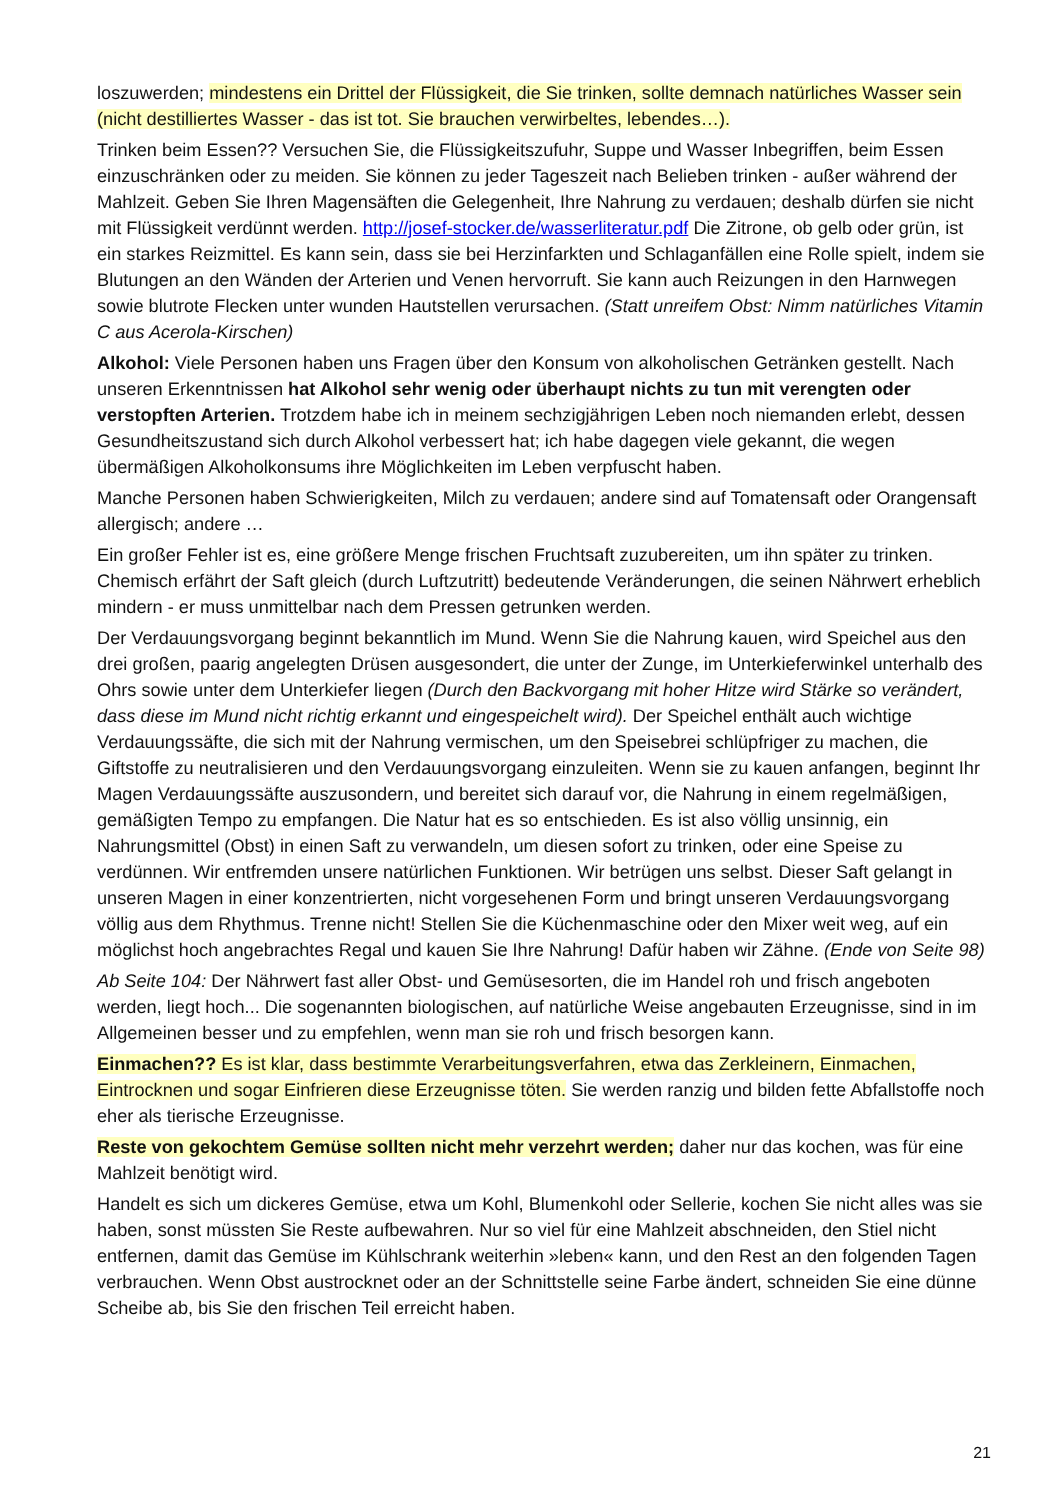loszuwerden; mindestens ein Drittel der Flüssigkeit, die Sie trinken, sollte demnach natürliches Wasser sein (nicht destilliertes Wasser - das ist tot. Sie brauchen verwirbeltes, lebendes…).
Trinken beim Essen?? Versuchen Sie, die Flüssigkeitszufuhr, Suppe und Wasser Inbegriffen, beim Essen einzuschränken oder zu meiden. Sie können zu jeder Tageszeit nach Belieben trinken - außer während der Mahlzeit. Geben Sie Ihren Magensäften die Gelegenheit, Ihre Nahrung zu verdauen; deshalb dürfen sie nicht mit Flüssigkeit verdünnt werden. http://josef-stocker.de/wasserliteratur.pdf Die Zitrone, ob gelb oder grün, ist ein starkes Reizmittel. Es kann sein, dass sie bei Herzinfarkten und Schlaganfällen eine Rolle spielt, indem sie Blutungen an den Wänden der Arterien und Venen hervorruft. Sie kann auch Reizungen in den Harnwegen sowie blutrote Flecken unter wunden Hautstellen verursachen. (Statt unreifem Obst: Nimm natürliches Vitamin C aus Acerola-Kirschen)
Alkohol: Viele Personen haben uns Fragen über den Konsum von alkoholischen Getränken gestellt. Nach unseren Erkenntnissen hat Alkohol sehr wenig oder überhaupt nichts zu tun mit verengten oder verstopften Arterien. Trotzdem habe ich in meinem sechzigjährigen Leben noch niemanden erlebt, dessen Gesundheitszustand sich durch Alkohol verbessert hat; ich habe dagegen viele gekannt, die wegen übermäßigen Alkoholkonsums ihre Möglichkeiten im Leben verpfuscht haben.
Manche Personen haben Schwierigkeiten, Milch zu verdauen; andere sind auf Tomatensaft oder Orangensaft allergisch; andere …
Ein großer Fehler ist es, eine größere Menge frischen Fruchtsaft zuzubereiten, um ihn später zu trinken. Chemisch erfährt der Saft gleich (durch Luftzutritt) bedeutende Veränderungen, die seinen Nährwert erheblich mindern - er muss unmittelbar nach dem Pressen getrunken werden.
Der Verdauungsvorgang beginnt bekanntlich im Mund. Wenn Sie die Nahrung kauen, wird Speichel aus den drei großen, paarig angelegten Drüsen ausgesondert, die unter der Zunge, im Unterkieferwinkel unterhalb des Ohrs sowie unter dem Unterkiefer liegen (Durch den Backvorgang mit hoher Hitze wird Stärke so verändert, dass diese im Mund nicht richtig erkannt und eingespeichelt wird). Der Speichel enthält auch wichtige Verdauungssäfte, die sich mit der Nahrung vermischen, um den Speisebrei schlüpfriger zu machen, die Giftstoffe zu neutralisieren und den Verdauungsvorgang einzuleiten. Wenn sie zu kauen anfangen, beginnt Ihr Magen Verdauungssäfte auszusondern, und bereitet sich darauf vor, die Nahrung in einem regelmäßigen, gemäßigten Tempo zu empfangen. Die Natur hat es so entschieden. Es ist also völlig unsinnig, ein Nahrungsmittel (Obst) in einen Saft zu verwandeln, um diesen sofort zu trinken, oder eine Speise zu verdünnen. Wir entfremden unsere natürlichen Funktionen. Wir betrügen uns selbst. Dieser Saft gelangt in unseren Magen in einer konzentrierten, nicht vorgesehenen Form und bringt unseren Verdauungsvorgang völlig aus dem Rhythmus. Trenne nicht! Stellen Sie die Küchenmaschine oder den Mixer weit weg, auf ein möglichst hoch angebrachtes Regal und kauen Sie Ihre Nahrung! Dafür haben wir Zähne. (Ende von Seite 98)
Ab Seite 104: Der Nährwert fast aller Obst- und Gemüsesorten, die im Handel roh und frisch angeboten werden, liegt hoch... Die sogenannten biologischen, auf natürliche Weise angebauten Erzeugnisse, sind in im Allgemeinen besser und zu empfehlen, wenn man sie roh und frisch besorgen kann.
Einmachen?? Es ist klar, dass bestimmte Verarbeitungsverfahren, etwa das Zerkleinern, Einmachen, Eintrocknen und sogar Einfrieren diese Erzeugnisse töten. Sie werden ranzig und bilden fette Abfallstoffe noch eher als tierische Erzeugnisse.
Reste von gekochtem Gemüse sollten nicht mehr verzehrt werden; daher nur das kochen, was für eine Mahlzeit benötigt wird.
Handelt es sich um dickeres Gemüse, etwa um Kohl, Blumenkohl oder Sellerie, kochen Sie nicht alles was sie haben, sonst müssten Sie Reste aufbewahren. Nur so viel für eine Mahlzeit abschneiden, den Stiel nicht entfernen, damit das Gemüse im Kühlschrank weiterhin »leben« kann, und den Rest an den folgenden Tagen verbrauchen. Wenn Obst austrocknet oder an der Schnittstelle seine Farbe ändert, schneiden Sie eine dünne Scheibe ab, bis Sie den frischen Teil erreicht haben.
21